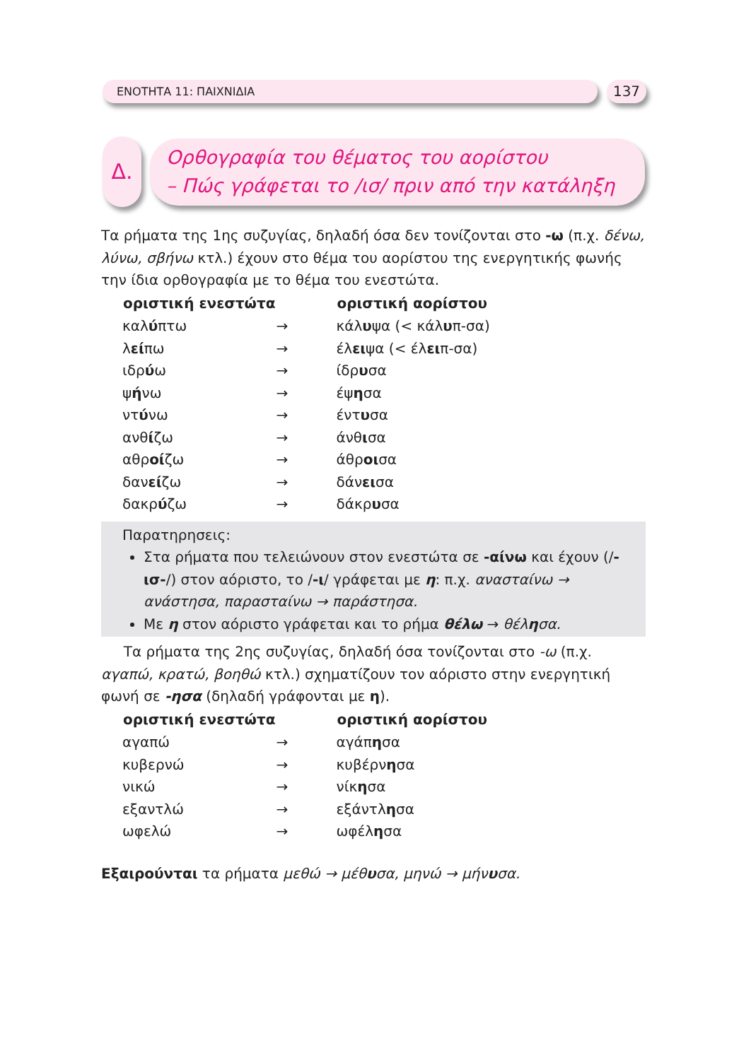ΕΝΟΤΗΤΑ 11: ΠΑΙΧΝΙΔΙΑ 137
Δ.
Ορθογραφία του θέματος του αορίστου
– Πώς γράφεται το /ισ/ πριν από την κατάληξη
Τα ρήματα της 1ης συζυγίας, δηλαδή όσα δεν τονίζονται στο -ω (π.χ. δένω, λύνω, σβήνω κτλ.) έχουν στο θέμα του αορίστου της ενεργητικής φωνής την ίδια ορθογραφία με το θέμα του ενεστώτα.
| οριστική ενεστώτα | | οριστική αορίστου |
| καλ ύ πτω | → | κάλ υ ψα (< κάλ υ π-σα) |
| λ εί πω | → | έλ ει ψα (< έλ ει π-σα) |
| ιδρ ύ ω | → | ίδρ υ σα |
| ψ ή νω | → | έψ η σα |
| ντ ύ νω | → | έντ υ σα |
| ανθ ί ζω | → | άνθ ι σα |
| αθρ οί ζω | → | άθρ οι σα |
| δαν εί ζω | → | δάν ει σα |
| δακρ ύ ζω | → | δάκρ υ σα |
Παρατηρησεις:
Στα ρήματα που τελειώνουν στον ενεστώτα σε -αίνω και έχουν (/-ισ-/) στον αόριστο, το /-ι/ γράφεται με η: π.χ. ανασταίνω → ανάστησα, παρασταίνω → παράστησα.
Με η στον αόριστο γράφεται και το ρήμα θέλω → θέλησα.
Τα ρήματα της 2ης συζυγίας, δηλαδή όσα τονίζονται στο -ω (π.χ. αγαπώ, κρατώ, βοηθώ κτλ.) σχηματίζουν τον αόριστο στην ενεργητική φωνή σε -ησα (δηλαδή γράφονται με η).
| οριστική ενεστώτα | | οριστική αορίστου |
| αγαπώ | → | αγάπ η σα |
| κυβερνώ | → | κυβέρν η σα |
| νικώ | → | νίκ η σα |
| εξαντλώ | → | εξάντλ η σα |
| ωφελώ | → | ωφέλ η σα |
Εξαιρούνται τα ρήματα μεθώ → μέθυσα, μηνώ → μήνυσα.